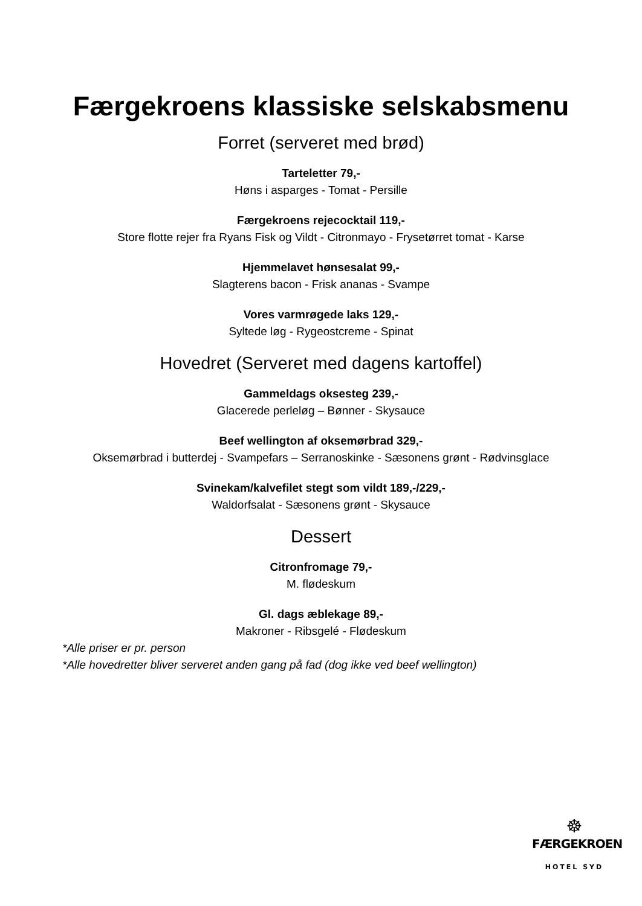Færgekroens klassiske selskabsmenu
Forret (serveret med brød)
Tarteletter 79,-
Høns i asparges - Tomat - Persille
Færgekroens rejecocktail 119,-
Store flotte rejer fra Ryans Fisk og Vildt - Citronmayo - Frysetørret tomat - Karse
Hjemmelavet hønsesalat 99,-
Slagterens bacon - Frisk ananas - Svampe
Vores varmrøgede laks 129,-
Syltede løg - Rygeostcreme - Spinat
Hovedret (Serveret med dagens kartoffel)
Gammeldags oksesteg 239,-
Glacerede perleløg – Bønner - Skysauce
Beef wellington af oksemørbrad 329,-
Oksemørbrad i butterdej - Svampefars – Serranoskinke - Sæsonens grønt - Rødvinsglace
Svinekam/kalvefilet stegt som vildt 189,-/229,-
Waldorfsalat - Sæsonens grønt - Skysauce
Dessert
Citronfromage 79,-
M. flødeskum
Gl. dags æblekage 89,-
Makroner - Ribsgelé - Flødeskum
*Alle priser er pr. person
*Alle hovedretter bliver serveret anden gang på fad (dog ikke ved beef wellington)
☸
FÆRGEKROEN
HOTEL SYD